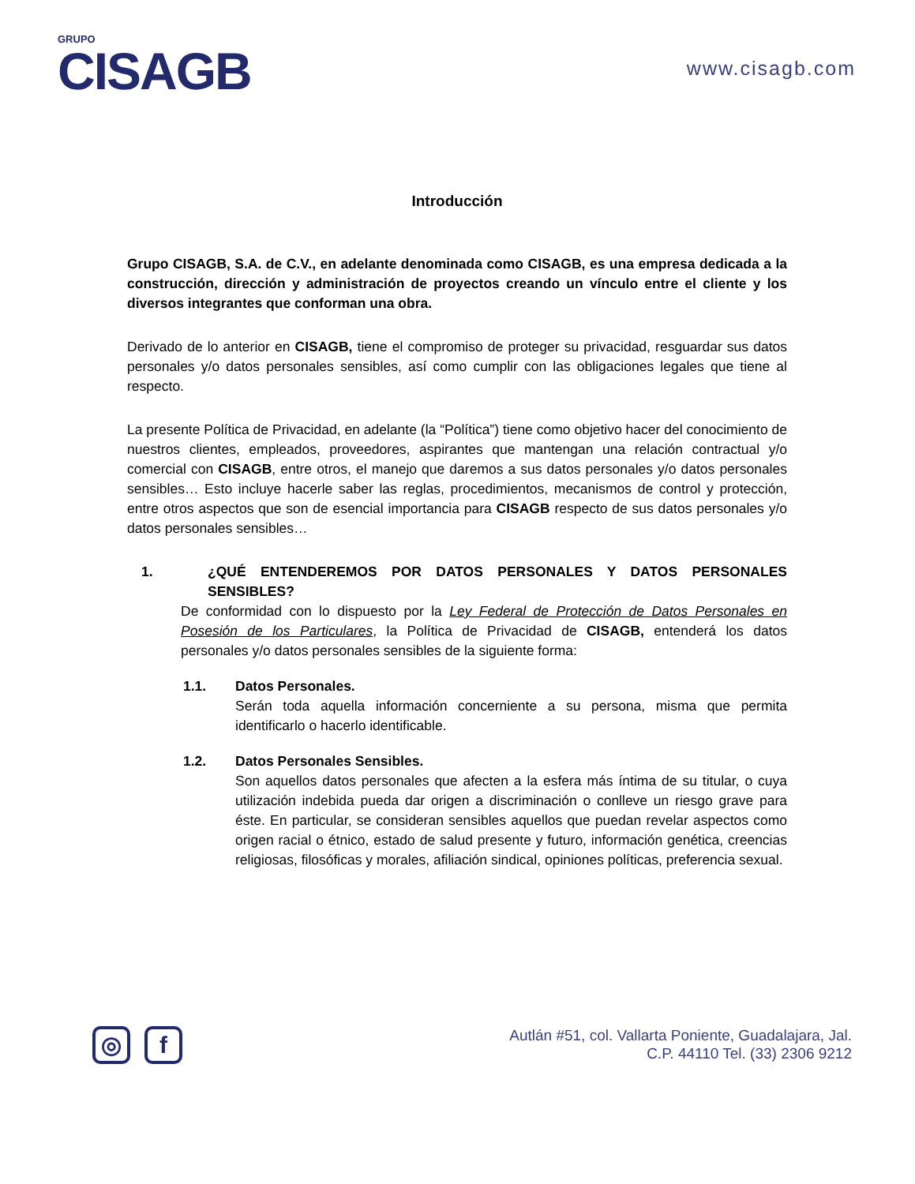GRUPO
CISAGB
www.cisagb.com
Introducción
Grupo CISAGB, S.A. de C.V., en adelante denominada como CISAGB, es una empresa dedicada a la construcción, dirección y administración de proyectos creando un vínculo entre el cliente y los diversos integrantes que conforman una obra.
Derivado de lo anterior en CISAGB, tiene el compromiso de proteger su privacidad, resguardar sus datos personales y/o datos personales sensibles, así como cumplir con las obligaciones legales que tiene al respecto.
La presente Política de Privacidad, en adelante (la “Política”) tiene como objetivo hacer del conocimiento de nuestros clientes, empleados, proveedores, aspirantes que mantengan una relación contractual y/o comercial con CISAGB, entre otros, el manejo que daremos a sus datos personales y/o datos personales sensibles… Esto incluye hacerle saber las reglas, procedimientos, mecanismos de control y protección, entre otros aspectos que son de esencial importancia para CISAGB respecto de sus datos personales y/o datos personales sensibles…
1. ¿QUÉ ENTENDEREMOS POR DATOS PERSONALES Y DATOS PERSONALES SENSIBLES?
De conformidad con lo dispuesto por la Ley Federal de Protección de Datos Personales en Posesión de los Particulares, la Política de Privacidad de CISAGB, entenderá los datos personales y/o datos personales sensibles de la siguiente forma:
1.1. Datos Personales.
Serán toda aquella información concerniente a su persona, misma que permita identificarlo o hacerlo identificable.
1.2. Datos Personales Sensibles.
Son aquellos datos personales que afecten a la esfera más íntima de su titular, o cuya utilización indebida pueda dar origen a discriminación o conlleve un riesgo grave para éste. En particular, se consideran sensibles aquellos que puedan revelar aspectos como origen racial o étnico, estado de salud presente y futuro, información genética, creencias religiosas, filosóficas y morales, afiliación sindical, opiniones políticas, preferencia sexual.
◎ f
Autlán #51, col. Vallarta Poniente, Guadalajara, Jal.
C.P. 44110 Tel. (33) 2306 9212